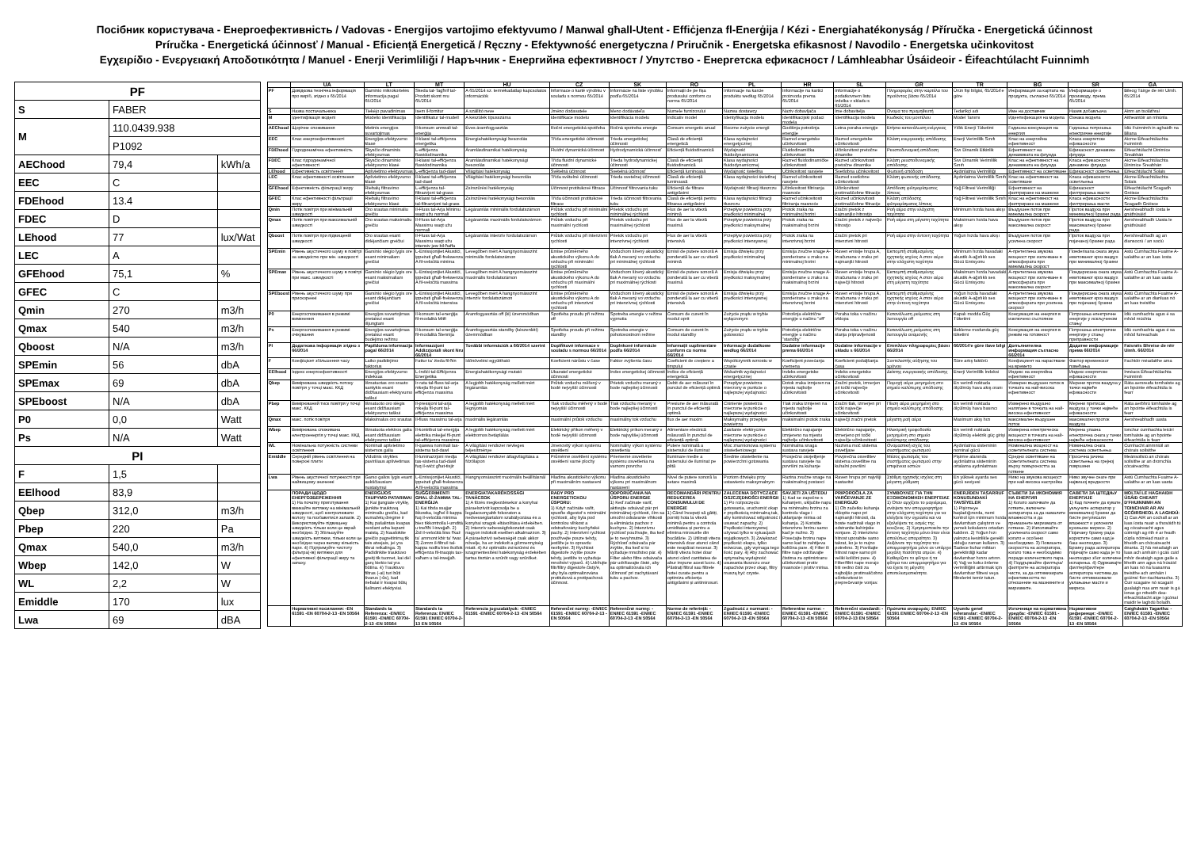Посібник користувача - Енергоефективність / Vadovas - Energijos vartojimo efektyvumo / Manwal għall-Utent - Effiċjenza fl-Enerġija / Kézi - Energiahatékonyság / Příručka - Energetická účinnost
Príručka - Energetická účinnosť / Manual - Eficiență Energetică / Ręczny - Efektywność energetyczna / Priručnik - Energetska efikasnost / Navodilo - Energetska učinkovitost
Εγχειρίδιο - Ενεργειακή Αποδοτικότητα / Manuel - Enerji Verimliliği / Наръчник - Енергийна ефективност / Упутство - Енергетска ефикасност / Lámhleabhar Úsáideoir - Éifeachtúlacht Fuinnimh
| PF | | |
| --- | --- | --- |
| S | FABER | |
| M | 110.0439.938 | |
| | P1092 | |
| AEChood | 79,4 | kWh/a |
| EEC | C | |
| FDEhood | 13.4 | |
| FDEC | D | |
| LEhood | 77 | lux/Wat |
| LEC | A | |
| GFEhood | 75,1 | % |
| GFEC | C | |
| Qmin | 270 | m3/h |
| Qmax | 540 | m3/h |
| Qboost | N/A | m3/h |
| SPEmin | 56 | dbA |
| SPEmax | 69 | dbA |
| SPEboost | N/A | dbA |
| P0 | 0,0 | Watt |
| Ps | N/A | Watt |
| PI | | |
| F | 1,5 | |
| EElhood | 83,9 | |
| Qbep | 312,0 | m3/h |
| Pbep | 220 | Pa |
| Qmax | 540,0 | m3/h |
| Wbep | 142,0 | W |
| WL | 2,2 | W |
| Emiddle | 170 | lux |
| Lwa | 69 | dBA |
| | UA | LT | MT | HU | CZ | SK | RO | PL | HR | SL | GR | TR | BG | SR | GA |
| --- | --- | --- | --- | --- | --- | --- | --- | --- | --- | --- | --- | --- | --- | --- | --- |
| PF | Довідкова технічна інформація про виріб, згідно з 65/2014 | Gaminio mikrokortelės informacija pagal 65/2014 | Skeda tat-Tagħrif tal-Prodott skont nru 65/2014 | A 65/2014 sz. termékadatlap kapcsolatos információk | Informace o kartě výrobku v souladu s normou 65/2014 | Informácie na liste výrobku podľa 65/2014 | Informații de pe fișa produsului conform cu norma 65/2014 | Informacje na karcie produktu według 65/2014 | Informacije na kartici proizvoda prema 65/2014 | Informacije o podatkovnem listu izdelka v skladu s 65/2014 | Πληροφορίες στην καρτέλα του προϊόντος βάσει 65/2014 | Ürün fişi bilgisi, 65/2014'e göre | Информация за картата на продукта, съгласно 65/2014 | Информације о производу, према 65/2014 | Bileog Táirge de réir Uimh. 65/2014 |
| S | Назва постачальника | Tiekėjo pavadinimas | Isem il-fornitur | A szállító neve | Jméno dodavatele | Meno dodávateľa | Numele furnizorului | Nazwa dostawcy | Naziv dobavljača | Ime dobavitelja | Όνομα του προμηθευτή | Tedarikçi adı | Име на доставчик | Назив добављача | Ainm an tsoláthraí |
| M | Ідентифікація моделі | Modelio identifikacija | Identifikatur tal-mudell | A készülék típusszáma | Identifikace modelu | Identifikácia modelu | Indicativ model | Identyfikacja modelu | Identifikacijski podaci modela | Identifikacija modela | Κωδικός του μοντέλου | Model Tanımı | Идентификация на модела | Ознака модела | Aitheantóir an mhúnla |
| AEChood | Щорічне споживання | Metinis energijos suvartojimas | Il-konsum annwali tal-enerġija | Éves áramfogyasztás | Roční energetická spotřeba | Ročná spotreba energie | Consum energetic anual | Roczne zużycie energii | Godišnja potrošnja energije | Letna poraba energije | Ετήσια κατανάλωση ενέργειας | Yıllık Enerji Tüketimi | Годишна консумация на енергия | Годишња потрошња електричне енергије | Ídiú Fuinnimh in aghaidh na Bliana |
| EEC | Клас енергоефективності | Energijos efektyvumo klasė | Il-klassi tal-effiċjenza enerġetika | Energiahatékonysági besorolás | Třída energetické účinnosti | Trieda energetickej účinnosti | Clasă de eficiență energetică | Klasa wydajności energetycznej | Razred energetske učinkovitosti | Razred energetske učinkovitosti | Κλάση ενεργειακής απόδοσης | Enerji Verimlilik Sınıfı | Клас на енергийна ефективност | Класа енергетске ефикасности | Aicme Éifeachtúlachta Fuinnimh |
| FDEhood | Гідродинамічна ефективність | Skysčio dinaminis efektyvumas | L-effiċjenza fluwidodinamika | Áramlásdinamikai hatékonyság | Fluidní dynamická účinnost | Hydrodynamická účinnosť | Eficiență fluidodinamică | Wydajność fluidodynamiczna | Fluidodinamička učinkovitost | Učinkovitost pretočne dinamike | Ρευστοδυναμική απόδοση | Sıvı Dinamik Etkinlik | Ефективност на динамиката на флуида | Ефикасност динамике флуида | Éifeachtúlacht Dinimice Sreabhán |
| FDEC | Клас гідродинамічної ефективності | Skysčio dinaminio efektyvumo klasė | Il-klassi tal-effiċjenza fluwidodinamika | Áramlásdinamikai hatékonysági besorolás | Třída fluidní dynamické účinnosti | Trieda hydrodynamickej účinnosti | Clasă de eficiență fluidodinamică | Klasa wydajności fluidodynamicznej | Razred fluidodinamičke učinkovitosti | Razred učinkovitosti pretočne dinamike | Κλάση ρευστοδυναμικής απόδοσης | Sıvı Dinamik Verimlilik Sınıfı | Клас на ефективност на динамиката на флуида | Класа ефикасности динамике флуида | Aicme Éifeachtúlachta Dinimice Sreabhán |
| LEhood | Ефективність освітлення | Apšvietimo efektyvumas | L-effiċjenza tad-dawl | Világítási hatékonyság | Světelná účinnost | Svetelná účinnosť | Eficiență luminoasă | Wydajność świetlna | Učinkovitost rasvjete | Svetlobna učinkovitost | Φωτεινή απόδοση | Aydınlatma Verimliliği | Ефективност на осветяване | Ефикасност осветљења | Éifeachtúlacht Solais |
| LEC | Клас ефективності освітлення | Apšvietimo efektyvumo klasė | Il-klassi tal-effiċjenza tad-dawl | Világítási hatékonysági besorolás | Třída světelné účinnosti | Trieda svetelnej účinnosti | Clasă de eficiență luminoasă | Klasa wydajności świetlnej | Razred učinkovitosti rasvjete | Razred svetlobne učinkovitosti | Κλάση φωτεινής απόδοσης | Aydınlatma Verimlilik Sınıfı | Клас на ефективност на осветяване | Класа ефикасности осветљења | Aicme Éifeachtúlachta Solais |
| GFEhood | Ефективність фільтрації жиру | Riebalų filtravimo efektyvumas | L-effiċjenza tal-filtrazzjoni tal-grass | Zsírszűrési hatékonyság | Účinnost protitukové filtrace | Účinnosť filtrovania tuku | Eficiență de filtrare antigrăsimi | Wydajność filtracji tłuszczu | Učinkovitost filtriranja masnoće | Učinkovitost protimaščobne filtracije | Απόδοση φιλτραρίσματος λίπους | Yağ Filtresi Verimliliği | Ефективност на филтриране на мазнини | Ефикасност филтрирања масти | Éifeachtúlacht Scagadh Gréisce |
| GFEC | Клас ефективності фільтрації жиру | Riebalų filtravimo efektyvumo klasė | Il-klassi tal-effiċjenza tal-filtrazzjoni tal-grass | Zsírszűrési hatékonysági besorolás | Třída účinnosti protitukové filtrace | Trieda účinnosti filtrovania tuku | Clasă de eficiență pentru filtrarea antigrăsimi | Klasa wydajności filtracji tłuszczu | Razred učinkovitosti filtriranja masnoće | Razred učinkovitosti protimaščobne filtracije | Κλάση απόδοσης φιλτραρίσματος λίπους | Yağ Filtresi Verimlilik Sınıfı | Клас на ефективност на филтриране на мазнини | Класа ефикасности филтрирања масти | Aicme Éifeachtúlachta Scagadh Gréisce |
| Qmin | Потік повітря при мінімальній швидкості | Oro srautas minimaliu greičiu | Il-Fluss tal-Arja Minimu waqt užu normali | Légáramlás minimális fordulatszámon | Průtok vzduchu při minimální rychlosti | Prietok vzduchu pri minimálnej rýchlosti | Flux de aer la viteză minimă | Przepływ powietrza przy prędkości minimalnej | Protok zraka na minimalnoj brzini | Zračni pretok z najmanjšo hitrostjo | Ροή αέρα στην ελάχιστη ταχύτητα | Minimum hızda hava akışı | Въздушен поток при минимална скорост | Проток ваздуха при минималној брзини рада | Aershreabhadh íosta le gnáthúsáid |
| Qmax | Потік повітря при максимальній швидкості | Oro srautas maksimaliu greičiu | Il-Fluss tal-Arja Massimu waqt užu normali | Légáramlás maximális fordulatszámon | Průtok vzduchu při maximální rychlosti | Prietok vzduchu pri maximálnej rýchlosti | Flux de aer la viteză maximă | Przepływ powietrza przy prędkości maksymalnej | Protok zraka na maksimalnoj brzini | Zračni pretok z največjo hitrostjo | Ροή αέρα στη μέγιστη ταχύτητα | Maksimum hızda hava akışı | Въздушен поток при максимална скорост | Проток ваздуха при максималној брзини рада | Aershreabhadh Uasta le gnáthúsáid |
| Qboost | Потік повітря при підвищеній швидкості | Oro srautas esant didėjančiam greičiui | Il-Fluss tal-Arja Massimu waqt užu intensiv jew bil-ħaffa | Légáramlás intenzív fordulatszámon | Průtok vzduchu při intenzivní rychlosti | Prietok vzduchu pri intenzívnej rýchlosti | Flux de aer la viteză intensivă | Przepływ powietrza przy prędkości intensywnej | Protok zraka na intenzivnoj brzini | Zračni pretok pri intenzivni hitrosti | Ροή αέρα στην έντονη ταχύτητα | Yoğun hızda hava akışı | Въздушен поток при усилена скорост | Проток ваздуха при појачаној брзини рада | Aershreabhadh ag an diansocrú / an sociú |
| SPEmin | Рівень акустичного шуму в повітрі за швидкістю при мін. швидкості | Garsinio slėgio lygis ore esant minimaliam greičiui | L-Emissjonijiet Akustiċi, ippeżati għall-frekwenza A fil-veloċità minima | Levegőben mért A hangnyomásszint minimális fordulatszámon | Emise průměrného akustického výkonu A do vzduchu při minimální rychlosti | Vzduchom šírený akustický tlak A meraný vo vzduchu pri minimálnej rýchlosti | Emisii de putere sonoră A ponderată la aer cu viteză minimă | Emisja dźwięku przy prędkości minimalnej | Emisija zvučne snage A-ponderirane u zraku na minimalnoj brzini | Raven emisije hrupa A, izračunana v zraku pri najmanjši hitrosti | Εκπομπή σταθμισμένης ηχητικής ισχύος A στον αέρα στην ελάχιστη ταχύτητα | Minimum hızda havadaki akustik A-ağırlıklı ses Gücü Emisyonu | A-претеглена звукова мощност при излъчване в атмосферата при минимална скорост | Понderisana снага звука емитованог кроз ваздух при минималној брзини | Astú Cumhachta Fuaime A-ualaithe ar an luas íosta |
| SPEmax | Рівень акустичного шуму в повітрі при макс. швидкості | Garsinio slėgio lygis ore esant maksimaliam greičiui | L-Emissjonijiet Akustiċi, ippeżati għall-frekwenza A fil-veloċità massima | Levegőben mért A hangnyomásszint maximális fordulatszámon | Emise průměrného akustického výkonu A do vzduchu při maximální rychlosti | Vzduchom šírený akustický tlak A meraný vo vzduchu pri maximálnej rýchlosti | Emisii de putere sonoră A ponderată la aer cu viteză maximă | Emisja dźwięku przy prędkości maksymalnej | Emisija zvučne snage A-ponderirane u zraku na maksimalnoj brzini | Raven emisije hrupa A, izračunana v zraku pri največji hitrosti | Εκπομπή σταθμισμένης ηχητικής ισχύος A στον αέρα στη μέγιστη ταχύτητα | Maksimum hızda havadaki akustik A-ağırlıklı ses Gücü Emisyonu | A-претеглена звукова мощност при излъчване в атмосферата при максимална скорост | Пондерисана снага звука емитованог кроз ваздух при максималној брзини | Astú Cumhachta Fuaime A-ualaithe ar an luas uasta |
| SPEboost | Рівень акустичного шуму при прискоренні | Garsinio slėgio lygis ore esant didėjančiam greičiui | L-Emissjonijiet Akustiċi, ippeżati għall-frekwenza A fil-veloċità intensiva | Levegőben mért A hangnyomásszint intenzív fordulatszámon | Emise průměrného akustického výkonu A do vzduchu při intenzivní rychlosti | Vzduchom šírený akustický tlak A meraný vo vzduchu pri intenzívnej rýchlosti | Emisii de putere sonoră A ponderată la aer cu viteză intensivă | Emisja dźwięku przy prędkości intensywnej | Emisija zvučne snage A-ponderirane u zraku na intenzivnoj brzini | Raven emisije hrupa A, izračunana v zraku pri intenzivni hitrosti | Εκπομπή σταθμισμένης ηχητικής ισχύος A στον αέρα στην έντονη ταχύτητα | Yoğun hızda havadaki akustik A-ağırlıklı ses Gücü Emisyonu | A-претеглена звукова мощност при излъчване в атмосферата при усилена скорост | Пондерисана снага звука емитованог кроз ваздух при појачаној брзини | Astú Cumhachta Fuaime A-ualaithe ar an dianluas nó an luas treisithe |
| P0 | Енергоспоживання в режимі вимкнення | Energijos suvartojimas pretaisui esant išjungtam | Il-konsum tal-enerġija fil-modalità Mitfi | Áramfogyasztás off (ki) üzemmódban | Spotřeba proudu při režimu off | Spotreba energie v režime vypnutia | Consum de curent în modul oprit | Zużycie prądu w trybie wyłączonym | Potrošnja električne energije u načinu "off" | Poraba toka v načinu izklopa | Κατανάλωση ρεύματος στη λειτουργία off | Kapalı modda Güç Tüketimi | Консумация на енергия в изключено състояние | Потрошња електричне енергије у искљученом стању | Ídiú cumhachta agus é sa mhód múchta |
| Ps | Енергоспоживання в режимі очікування | Energijos suvartojimas pretaisui esant budėjimo režimu | Il-konsum tal-enerġija fil-modalità Stennija | Áramfogyasztás standby (készenléti) üzemmódban | Spotřeba proudu při režimu standby | Spotreba energie v pohotovostnom režime | Consum de curent în modul standby | Zużycie prądu w trybie gotowości | Potrošnja električne energije u načinu "standby" | Poraba toka v načinu stanja pripravljenosti | Κατανάλωση ρεύματος στη λειτουργία αναμονής | Bekleme modunda güç tüketimi | Консумация на енергия в режим на готовност | Потрошња електричне енергије у стању приправности | Ídiú cumhachta agus é sa mhód fuireachais |
| PI | Додаткова інформація згідно з 66/2014 | Papildoma informacija pagal 66/2014 | Informazzjoni Addizzjonali skont Nru 66/2014 | További információk a 66/2014 szerint | Doplňkové informace v souladu s normou 66/2014 | Doplnkové informácie podľa 66/2014 | Informații suplimentare conform cu norma 66/2014 | Informacje dodatkowe według 66/2014 | Dodatne informacije prema 66/2014 | Dodatne informacije v skladu s 66/2014 | Επιπλέον πληροφορίες βάσει 66/2014 | 66/2014'e göre ilave bilgi | Допълнителна информация съгласно 66/2014 | Додатне информације према 66/2014 | Faisnéis Bhreise de réir Uimh. 66/2014 |
| F | Коефіцієнт збільшення часу | Laiko padidėjimo faktorius | Fattur ta' żieda fil-ħin | Időnövelési együttható | Koeficient nárůstu v čase | Faktor zvýšenia času | Coeficient de creștere a timpului | Współczynnik wzrostu w czasie | Koeficijent povećanja vremena | Koeficient podaljšanja časa | Συντελεστής αύξησης του χρόνου | Süre artış faktörü | Коефициент на нарастване на времето | Фактор временског повећања | Fachtóir méadaithe ama |
| EElhood | Індекс енергоефективності | Energijos efektyvumo indeksas | L-Indiċi tal-Effiċjenza Enerġetika | Energiahatékonysági mutató | Ukazatel energetické účinnosti | Index energetickej účinnosti | Indice de eficiență energetică | Wskaźnik wydajności energetycznej | Indeks energetske učinkovitosti | Indeks energetske učinkovitosti | Δείκτης ενεργειακής απόδοσης | Enerji Verimlilik İndeksi | Индекс на енергийна ефективност | Индекс енергетске ефикасности | Innéacs Éifeachtúlachta Fuinnimh |
| Qbep | Вимірювана швидкість потоку повітря у точці макс. ККД | Išmatuotas oro srauto santykis esant didžiausiam efektyvumo taškui | Ir-rata tal-fluss tal-arja mkejla fil-punt tal-effiċjenza massima | A legjobb hatékonyság mellett mért légáramlás | Průtok vzduchu měřený v bodě nejvyšší účinnosti | Prietok vzduchu meraný v bode najlepšej účinnosti | Debit de aer măsurat în punctul de eficiență optimă | Przepływ powietrza mierzony w punkcie o najlepszej wydajności | Dotok zraka izmjeren na mjestu najbolje učinkovitosti | Zračni pretok, izmerjen pri točki največje učinkovitosti | Παροχή αέρα μετρημένη στο σημείο καλύτερης απόδοσης | En verimli noktada ölçülmüş hava akış oranı | Измерен въздушен поток в точката на най-висока ефективност | Мерени проток ваздуха у тачки највеће ефикасности | Ráta aersreafa tomhaiste ag an bpointe éifeachtúla is fearr |
| Pbep | Вимірюваний тиск повітря у точці макс. ККД | Išmatuoto oro slėgis esant didžiausiam efektyvumo taškui | Il-pressjoni tal-arja mkejla fil-punt tal-effiċjenza massima | A legjobb hatékonyság mellett mért légnyomás | Tlak vzduchu měřený v bodě nejvyšší účinnosti | Tlak vzduchu meraný v bode najlepšej účinnosti | Presiune de aer măsurată în punctul de eficiență optimă | Ciśnienie powietrza mierzone w punkcie o najlepszej wydajności | Tlak zraka izmjeren na mjestu najbolje učinkovitosti | Zračni tlak, izmerjen pri točki največje učinkovitosti | Πίεση αέρα μετρημένη στο σημείο καλύτερης απόδοσης | En verimli noktada ölçülmüş hava basıncı | Измерено въздушно налягане в точката на най-висока ефективност | Мерени притисак ваздуха у тачки највеће ефикасности | Ráta aerbhrú tomhaiste ag an bpointe éifeachtúla is fearr |
| Qmax | макс. потік повітря | Maksimalus oro srautas | Il-fluss massimu tal-arja | maximális légáramlás | maximální průtok vzduchu | maximálny tok vzduchu | flux de aer maxim | Maksymalny przepływ powietrza | maksimalni protok zraka | največji zračni pretok | μέγιστη ροή αέρα | Maximum akış hızı | максимален въздушен поток | максимални проток ваздуха | Aershreabhadh uasta |
| Wbep | Вимірювана споживана електроенергія у точці макс. ККД | Išmatuota elektros galia esant didžiausiam efektyvumo taškui | Il-kontribut tal-enerġija elettrika mkejjel fil-punt tal-effiċjenza massima | A legjobb hatékonyság mellett mért elektromos betáplálás | Elektrický příkon měřený v bodě nejvyšší účinnosti | Elektrický príkon meraný v bode najvyššej účinnosti | Alimentare electrică măsurată în punctul de eficiență optimă | Zasilanie elektryczne mierzone w punkcie o najlepszej wydajności | Električno napajanje izmjereno na mjestu najbolje učinkovitosti | Električno napajanje, izmerjeno pri točki največje učinkovitosti | Ηλεκτρική τροφοδοσία μετρημένη στο σημείο καλύτερης απόδοσης | En verimli noktada ölçülmüş elektrik güç girişi | Измерена електрическа мощност в точката на най-висока ефективност | Мерена улазна електрична снага у тачки највеће ефикасности | Ionchur cumhachta leictrí tomhaiste ag an bpointe éifeachtúla is fearr |
| WL | Номінальна потужність системи освітлення | Nominali apšvietimo sistemos galia | Il-qawwa nominali tas-sistema tad-dawl | A világítási rendszer névleges teljesítménye | Jmenovitý výkon systému osvětlení | Nominálny výkon systému osvetlenia | Putere nominală a sistemului de iluminat | Moc znamionowa systemu oświetleniowego | Nominalna snaga sustava rasvjete | Nazivna moč sistema osvetljave | Ονομαστική ισχύς του συστήματος φωτισμού | Aydınlatma sisteminin nominal gücü | Номинална мощност на осветителната система | Номинална снага система осветљења | Cumhacht ainmniúil an chórais soilsithe |
| Emiddle | Середній рівень освітлення на поверхні плити | Vidutinis virykles paviršiaus apšvietimas | Il-luminazzjoni medja tas-sistema tad-dawl fuq il-wiċċ għat-tisjir | A világítási rendszer átlagvilágítása a főzőlapon | Průměrné osvětlení systému osvětlení varné plochy | Priemerné osvetlenie systému osvetlenia na varnom povrchu | Iluminare medie a sistemului de iluminat pe plită | Średnie oświetlenie na powierzchni gotowania | Prosječno osvjetljenje sustava rasvjete na površini za kuhanje | Povprečna osvetlitev sistema osvetlitve na kuhalni površini | Μέσος φωτισμός του συστήματος φωτισμού στην επιφάνεια εστιών | Pişirme alanında aydınlatma sisteminin ortalama aydınlatması | Средно осветяване на осветителната система върху повърхността за готвене | Просечна јачина осветљења на грејној површини | Meánsoilsiú an chórais soilsithe ar an dromchla cócaireachta |
| Lwa | Рівень акустичної потужності при найвищому значенні | Garso galios lygis esant aukščiausiam nustatymui | L-Emissjonijiet Akustiċi, ippeżati għall-frekwenza A fil-veloċità massima | Hangnyomásszint maximális beállításnál | Hladina akustického výkonu při maximálním nastavení | Hladina akustického výkonu pri maximálnom nastavení | Nivel de putere sonoră la setare maximă | Poziom dźwięku przy ustawieniu maksymalnym | Razina zvučne snage na maksimalnoj postavci | Raven hrupa pri najvišji nastavitvi | Στάθμη ηχητικής ισχύος στη μέγιστη ρύθμιση | En yüksek ayarda ses gücü seviyesi | Ниво на звукова мощност при най-висока настройка | Ниво звучне снаге при највишој вредности | Astú Cumhachta Fuaime A-ualaithe ar an luas uasta |
| | ПОРАДИ ЩОДО ЕНЕРГОЗБЕРЕЖЕННЯ 1) На початку приготування вмикайте витяжку на мінімальній швидкості, щоб контролювати вологу та позбавитися запахів. 2) Використовуйте підвищену швидкість тільки коли це вкрай необхідно. 3) Збільшуйте швидкість витяжки, тільки коли це необхідно через велику кількість пари. 4) Підтримуйте чистоту фільтра(-ів) витяжки для ефективної фільтрації жиру та запаху. | ENERGIJOS TAUPYMO PATARIMAI 1) Kai įjungiate viryklę, įjunkite trauktuvą minimaliu greičiu, kad sumažėtų drėgmė ir būtų pašalintas kvapas verdant arba kepant maistą. 2) Naudokite greičio pagreitinimą tik tais atvejais, jei yra tikrai reikalinga. 3) Padidinkite trauktuvo greitį tik tuomet, kai dėl garų kiekio tai yra būtina. 4) Trauktuvo filtras (-ai) turi būti švarus (-ūs), kad riebalai ir kvapai būtų šalinami efektyviai. | SUĠĠERIMENTI GĦAL IŻ-ŻAMMA TAL-ENERĠIJA 1) Kai tibda ssajjar ikkowka, ixgħel il-kappa fuq il-veloċità minima biex tikkontrolla l-umdità u tneħħi l-irwejjaħ. 2) Żid il-veloċità biss f'każ ta' ammont kbir ta' fwar. 3) Żomm il-filtru/i tal-kappa nodfa biex ikollok effiċjenza fil-tnaqqis tax-xaħam u tal-irwejjaħ. | ENERGIATAKARÉKOSSÁGI TANÁCSOK 1) A főzés megkezdésekor a konyhai páraelszívót kapcsolja be a legalacsonyabb fokozaton a nedvességtartalom szabályozása és a konyhai szagok eltávolítása érdekében. 2) Intenzív sebességfokozatot csak nagyon indokolt esetben alkalmazzon. 3) A páraelszívó sebességét csak akkor növelje, ha ez indokolt a gőzmennyiség miatt. 4) Az optimális zsírszűrési és szagmentesítési hatékonyság érdekében tartsa tisztán a szűrőt vagy szűrőket. | RADY PRO ENERGETICKOU ÚSPORU: 1) Když začínáte vařit, spusťte digestoř s minimální rychlostí, aby byla pod kontrolou vlhkost a odstraňovány kuchyňské pachy. 2) Intenzivní rychlost používejte pouze tehdy, jestliže je to opravdu nezbytné. 3) Rychlost digestoře zvyšte pouze tehdy, jestliže to vyžaduje množství výparů. 4) Udržujte filtr/filtry digestoře čistý/é, aby byla optimalizována protituková a protipachová účinnost. | ODPORÚČANIA NA ÚSPORU ENERGIE 1) Keď začínate variť, aktivujte odsávač pár pri minimálnej rýchlosti, čím sa umožní odsávanie vlhkosti a eliminácia pachov z kuchyne. 2) Intenzívnu rýchlosť používajte, iba keď je to nevyhnutné. 3) Rýchlosť odsávača pár zvýšte, iba keď si to vyžaduje množstvo pár. 4) Filter alebo filtre odsávača pár udržiavajte čisté, aby sa optimalizovala ich účinnosť pri zachytávaní tuku a pachov. | RECOMANDĂRI PENTRU REDUCEREA CONSUMULUI DE ENERGIE 1) Când începeți să gătiți, porniți hota la viteză minimă pentru a controla umiditatea și pentru a elimina mirosurile din bucătărie. 2) Utilizați viteza intensivă doar atunci când este neapărat necesar. 3) Măriți viteza hotei doar atunci când cantitatea de abur impune acest lucru. 4) Păstrați filtrul sau filtrele hotei curate pentru a optimiza eficiența antigrăsimi și antimirosuri. | ZALECENIA DOTYCZĄCE OSZCZĘDNOŚCI ENERGII 1) Po rozpoczęciu gotowania, uruchomić okap z prędkością minimalną tak, aby kontrolować wilgotność i usuwać zapachy. 2) Prędkości intensywnej używać tylko w sytuacjach wyjątkowych. 3) Zwiększać prędkość okapu, tylko wówczas, gdy wymaga tego ilość pary. 4) Aby zachować optymalną wydajność usuwania tłuszczu oraz zapachów przez okap, filtry muszą być czyste. | SAVJETI ZA UŠTEDU 1) Kad se započne s kuhanjem, uključite napu na minimalnu brzinu za kontrolu vlage i uklanjanje mirisa od kuhanja. 2) Koristite intenzivnu brzinu samo kad je nužno. 3) Povećajte brzinu nape samo kad to zahtijeva količina pare. 4) Filter ili filtre nape održavajte čistima za optimiziranu učinkovitost protiv masnoće i protiv mirisa. | PRIPOROČILA ZA VARČEVANJE ZE ENERGIJO 1) Ob začetku kuhanja vklopite napo pri najmanjši hitrosti, da boste nadzirali vlago in odstranite kuhinjske vonjave. 2) Intenzivno hitrost uporabite samo takrat, ko je to nujno potrebno. 3) Povišajte hitrost nape samo pri veliki količini pare. 4) Filter/filtri nape morajo biti vedno čisti za najboljšo protimaščobno učinkovitost in preprečevanje vonjav. | ΣΥΜΒΟΥΛΕΣ ΓΙΑ ΤΗΝ ΕΞΟΙΚΟΝΟΜΗΣΗ ΕΝΕΡΓΕΙΑΣ 1) Όταν αρχίζετε το μαγείρεμα, ανάψετε τον απορροφητήρα στην ελάχιστη ταχύτητα για να ελέγξετε την υγρασία και να εξαλείψετε τις οσμές της κουζίνας. 2) Χρησιμοποιείτε την έντονη ταχύτητα μόνο όταν είναι απολύτως απαραίτητο. 3) Αυξάνετε την ταχύτητα του απορροφητήρα μόνο αν υπάρχει μεγάλη ποσότητα ατμών. 4) Καθαρίζετε το φίλτρο ή τα φίλτρα του απορροφητήρα για να έχετε τη μέγιστη αποτελεσματικότητα. | ENERJİDEN TASARRUF KONUSUNDAKİ TAVSİYELER 1) Pişirmeye başladığınızda, nemi kontrol için minimum hızda davlumbazı çalıştırın ve yemek kokularını ortadan kaldırın. 2) Yoğun hızı yalnızca kesinlikle gerekli olduğu zaman kullanın. 3) Sadece buhar miktarı gerektirdiği kadar davlumbaz hızını artırın. 4) Yağ ve koku önleme verimliliğini arttırmak için davlumbaz filtresi veya filtrelerini temiz tutun. | СЪВЕТИ ЗА ИКОНОМИЯ НА ЕНЕРГИЯ 1) Когато започвате да готвите, включете аспиратора за да намалите влажността и да премахнете миризмата от готвене. 2) Използвайте усилената скорост само когато е особено необходимо. 3) Повишете скоростта на аспиратора, когато това е необходимо поради количеството пара. 4) Поддържайте филтъра/филтрите на аспиратора чисти, за да оптимизирате ефективността по отношение на мазнините и миризмите. | САВЕТИ ЗА ШТЕДЊУ ЕНЕРГИЈЕ 1) Кад почнете да кувате, укључите аспиратор у минималној брзини да бисте регулисали влажност и уклонили кухињске мирисе. 2) Појачану брзину рада користите само кад је баш неопходно. 3) Брзину рада аспиратора појачајте само када је то неопходно због количине испарења. 4) Одржавајте филтер/филтере аспиратора чистима да бисте оптимизовали уклањање масти и мириса. | MOLTAÍ LE HAGHAIDH ÚSÁID CHEART D'FHUINNIMH AN TOINCHAIR AR AN GCÓIRSHEOL A LAGHDÚ: 1) Cas AIR an cochall ar an luas íosta nuair a thosóidh tú ag cócaireacht agus coinnigh ag rith é ar feadh cúpla nóiméad nuair a bheidh an chócaireacht déanta. 2) Ná méadaigh an luas ach amháin i gcás cuid mhór deataigh agus gaile a bheith ann agus ná húsáid an luas nó na luasanna treisithe ach amháin i gcúinsí fíor-riachtanacha. 3) Cuir scagaire nó scagairí gualaigh nua ann nuair is gá ionas go mbeidh dea-éifeachtúlacht aige i gcónaí maidir le laghdú boladh. |
| | Нормативні посилання: -EN 61591 -EN 60704-2-13 -EN 50564 | Standards ta Referenza: -EN/IEC 61591 -EN/IEC 60704-2-13 -EN 50564 | Standards ta Referenza: EN/IEC 61591 EN/IEC 60704-2-13 EN 50564 | Referencia jogszabályok: -EN/IEC 61591 -EN/IEC 60704-2-13 -EN 50564 | Referenční normy: -EN/IEC 61591 -EN/IEC 60704-2-13 -EN 50564 | Referenčné normy: -EN/IEC 61591 -EN/IEC 60704-2-13 -EN 50564 | Norme de referință: -EN/IEC 61591 -EN/IEC 60704-2-13 -EN 50564 | Zgodność z normami: -EN/IEC 61591 -EN/IEC 60704-2-13 -EN 50564 | Referentne norme: -EN/IEC 61591 -EN/IEC 60704-2-13 -EN 50564 | Referenčni standardi: -EN/IEC 61591 -EN/IEC 60704-2-13 EN 50564 | Πρότυπα αναφοράς: EN/IEC 61591 EN/IEC 60704-2-13 -EN 50564 | Uyumlu genel referanslar: -EN/IEC 61591 -EN/IEC 60704-2-13 -EN 50564 | Източници на нормативна уредба: -EN/IEC 61591 -EN/IEC 60704-2-13 -EN 50564 | Нормативни референци: -EN/IEC 61591 -EN/IEC 60704-2-13 -EN 50564 | Caighdeáin Tagartha: -EN/IEC 61591 -EN/IEC 60704-2-13 -EN 50564 |